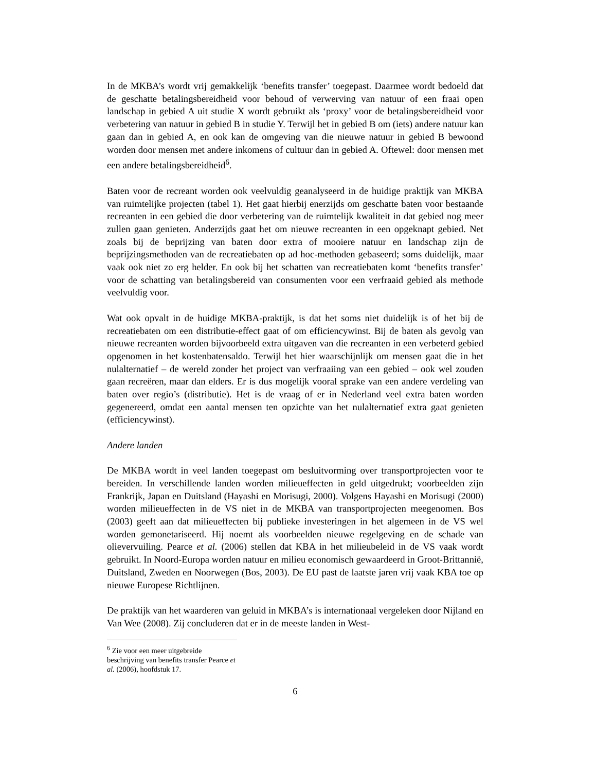In de MKBA’s wordt vrij gemakkelijk ‘benefits transfer’ toegepast. Daarmee wordt bedoeld dat de geschatte betalingsbereidheid voor behoud of verwerving van natuur of een fraai open landschap in gebied A uit studie X wordt gebruikt als ‘proxy’ voor de betalingsbereidheid voor verbetering van natuur in gebied B in studie Y. Terwijl het in gebied B om (iets) andere natuur kan gaan dan in gebied A, en ook kan de omgeving van die nieuwe natuur in gebied B bewoond worden door mensen met andere inkomens of cultuur dan in gebied A. Oftewel: door mensen met een andere betalingsbereidheid<sup>6</sup>.
Baten voor de recreant worden ook veelvuldig geanalyseerd in de huidige praktijk van MKBA van ruimtelijke projecten (tabel 1). Het gaat hierbij enerzijds om geschatte baten voor bestaande recreanten in een gebied die door verbetering van de ruimtelijk kwaliteit in dat gebied nog meer zullen gaan genieten. Anderzijds gaat het om nieuwe recreanten in een opgeknapt gebied. Net zoals bij de beprijzing van baten door extra of mooiere natuur en landschap zijn de beprijzingsmethoden van de recreatiebaten op ad hoc-methoden gebaseerd; soms duidelijk, maar vaak ook niet zo erg helder. En ook bij het schatten van recreatiebaten komt ‘benefits transfer’ voor de schatting van betalingsbereid van consumenten voor een verfraaid gebied als methode veelvuldig voor.
Wat ook opvalt in de huidige MKBA-praktijk, is dat het soms niet duidelijk is of het bij de recreatiebaten om een distributie-effect gaat of om efficiencywinst. Bij de baten als gevolg van nieuwe recreanten worden bijvoorbeeld extra uitgaven van die recreanten in een verbeterd gebied opgenomen in het kostenbatensaldo. Terwijl het hier waarschijnlijk om mensen gaat die in het nulalternatief – de wereld zonder het project van verfraaiing van een gebied – ook wel zouden gaan recreëren, maar dan elders. Er is dus mogelijk vooral sprake van een andere verdeling van baten over regio’s (distributie). Het is de vraag of er in Nederland veel extra baten worden gegenereerd, omdat een aantal mensen ten opzichte van het nulalternatief extra gaat genieten (efficiencywinst).
Andere landen
De MKBA wordt in veel landen toegepast om besluitvorming over transportprojecten voor te bereiden. In verschillende landen worden milieueffecten in geld uitgedrukt; voorbeelden zijn Frankrijk, Japan en Duitsland (Hayashi en Morisugi, 2000). Volgens Hayashi en Morisugi (2000) worden milieueffecten in de VS niet in de MKBA van transportprojecten meegenomen. Bos (2003) geeft aan dat milieueffecten bij publieke investeringen in het algemeen in de VS wel worden gemonetariseerd. Hij noemt als voorbeelden nieuwe regelgeving en de schade van olievervuiling. Pearce et al. (2006) stellen dat KBA in het milieubeleid in de VS vaak wordt gebruikt. In Noord-Europa worden natuur en milieu economisch gewaardeerd in Groot-Brittannië, Duitsland, Zweden en Noorwegen (Bos, 2003). De EU past de laatste jaren vrij vaak KBA toe op nieuwe Europese Richtlijnen.
De praktijk van het waarderen van geluid in MKBA’s is internationaal vergeleken door Nijland en Van Wee (2008). Zij concluderen dat er in de meeste landen in West-
<sup>6</sup> Zie voor een meer uitgebreide beschrijving van benefits transfer Pearce et al. (2006), hoofdstuk 17.
6